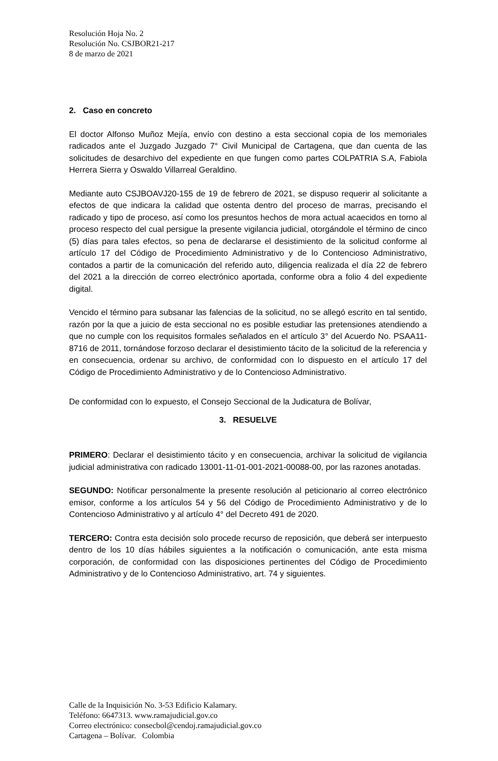Resolución Hoja No. 2
Resolución No. CSJBOR21-217
8 de marzo de 2021
2. Caso en concreto
El doctor Alfonso Muñoz Mejía, envío con destino a esta seccional copia de los memoriales radicados ante el Juzgado Juzgado 7° Civil Municipal de Cartagena, que dan cuenta de las solicitudes de desarchivo del expediente en que fungen como partes COLPATRIA S.A, Fabiola Herrera Sierra y Oswaldo Villarreal Geraldino.
Mediante auto CSJBOAVJ20-155 de 19 de febrero de 2021, se dispuso requerir al solicitante a efectos de que indicara la calidad que ostenta dentro del proceso de marras, precisando el radicado y tipo de proceso, así como los presuntos hechos de mora actual acaecidos en torno al proceso respecto del cual persigue la presente vigilancia judicial, otorgándole el término de cinco (5) días para tales efectos, so pena de declararse el desistimiento de la solicitud conforme al artículo 17 del Código de Procedimiento Administrativo y de lo Contencioso Administrativo, contados a partir de la comunicación del referido auto, diligencia realizada el día 22 de febrero del 2021 a la dirección de correo electrónico aportada, conforme obra a folio 4 del expediente digital.
Vencido el término para subsanar las falencias de la solicitud, no se allegó escrito en tal sentido, razón por la que a juicio de esta seccional no es posible estudiar las pretensiones atendiendo a que no cumple con los requisitos formales señalados en el artículo 3° del Acuerdo No. PSAA11-8716 de 2011, tornándose forzoso declarar el desistimiento tácito de la solicitud de la referencia y en consecuencia, ordenar su archivo, de conformidad con lo dispuesto en el artículo 17 del Código de Procedimiento Administrativo y de lo Contencioso Administrativo.
De conformidad con lo expuesto, el Consejo Seccional de la Judicatura de Bolívar,
3. RESUELVE
PRIMERO: Declarar el desistimiento tácito y en consecuencia, archivar la solicitud de vigilancia judicial administrativa con radicado 13001-11-01-001-2021-00088-00, por las razones anotadas.
SEGUNDO: Notificar personalmente la presente resolución al peticionario al correo electrónico emisor, conforme a los artículos 54 y 56 del Código de Procedimiento Administrativo y de lo Contencioso Administrativo y al artículo 4° del Decreto 491 de 2020.
TERCERO: Contra esta decisión solo procede recurso de reposición, que deberá ser interpuesto dentro de los 10 días hábiles siguientes a la notificación o comunicación, ante esta misma corporación, de conformidad con las disposiciones pertinentes del Código de Procedimiento Administrativo y de lo Contencioso Administrativo, art. 74 y siguientes.
Calle de la Inquisición No. 3-53 Edificio Kalamary.
Teléfono: 6647313. www.ramajudicial.gov.co
Correo electrónico: consecbol@cendoj.ramajudicial.gov.co
Cartagena – Bolívar. Colombia